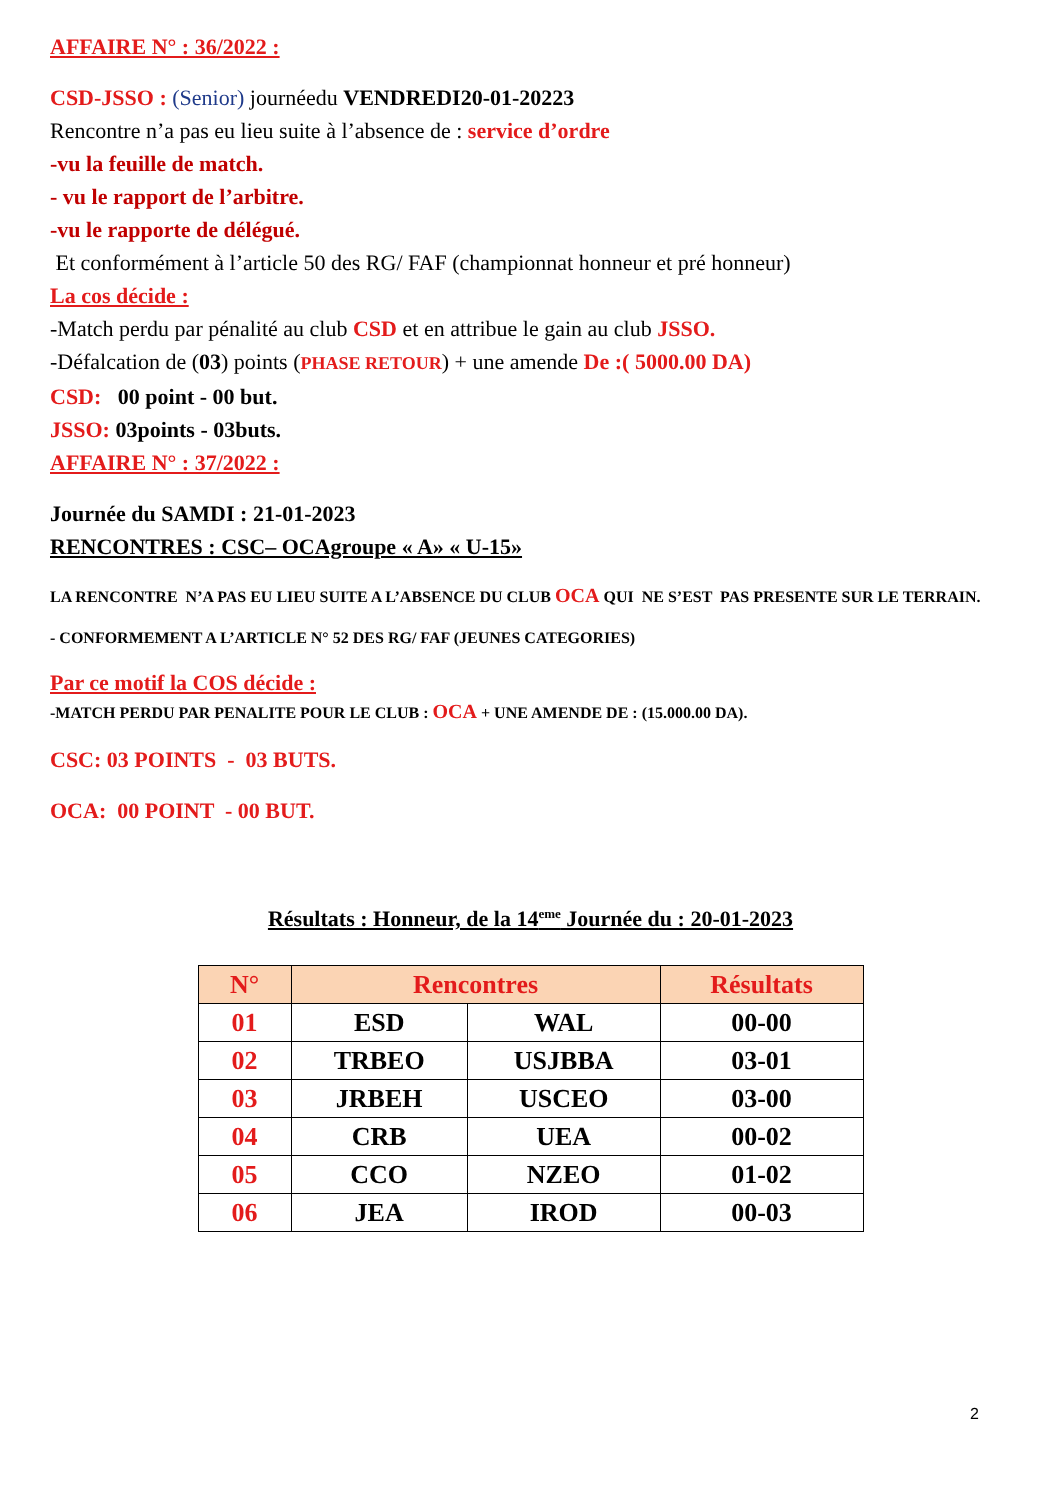AFFAIRE N° : 36/2022 :
CSD-JSSO : (Senior) journéedu VENDREDI20-01-20223
Rencontre n’a pas eu lieu suite à l’absence de : service d’ordre
-vu la feuille de match.
- vu le rapport de l’arbitre.
-vu le rapporte de délégué.
Et conformément à l’article 50 des RG/ FAF (championnat honneur et pré honneur)
La cos décide :
-Match perdu par pénalité au club CSD et en attribue le gain au club JSSO.
-Défalcation de (03) points (PHASE RETOUR) + une amende De :( 5000.00 DA)
CSD: 00 point - 00 but.
JSSO: 03points - 03buts.
AFFAIRE N° : 37/2022 :
Journée du SAMDI : 21-01-2023
RENCONTRES : CSC– OCAgroupe « A» « U-15»
LA RENCONTRE N’A PAS EU LIEU SUITE A L’ABSENCE DU CLUB OCA QUI NE S’EST PAS PRESENTE SUR LE TERRAIN.
- CONFORMEMENT A L’ARTICLE N° 52 DES RG/ FAF (JEUNES CATEGORIES)
Par ce motif la COS décide :
-MATCH PERDU PAR PENALITE POUR LE CLUB : OCA + UNE AMENDE DE : (15.000.00 DA).
CSC: 03 POINTS - 03 BUTS.
OCA: 00 POINT - 00 BUT.
Résultats : Honneur, de la 14<sup>eme</sup> Journée du : 20-01-2023
| N° | Rencontres | | Résultats |
| --- | --- | --- | --- |
| 01 | ESD | WAL | 00-00 |
| 02 | TRBEO | USJBBA | 03-01 |
| 03 | JRBEH | USCEO | 03-00 |
| 04 | CRB | UEA | 00-02 |
| 05 | CCO | NZEO | 01-02 |
| 06 | JEA | IROD | 00-03 |
2